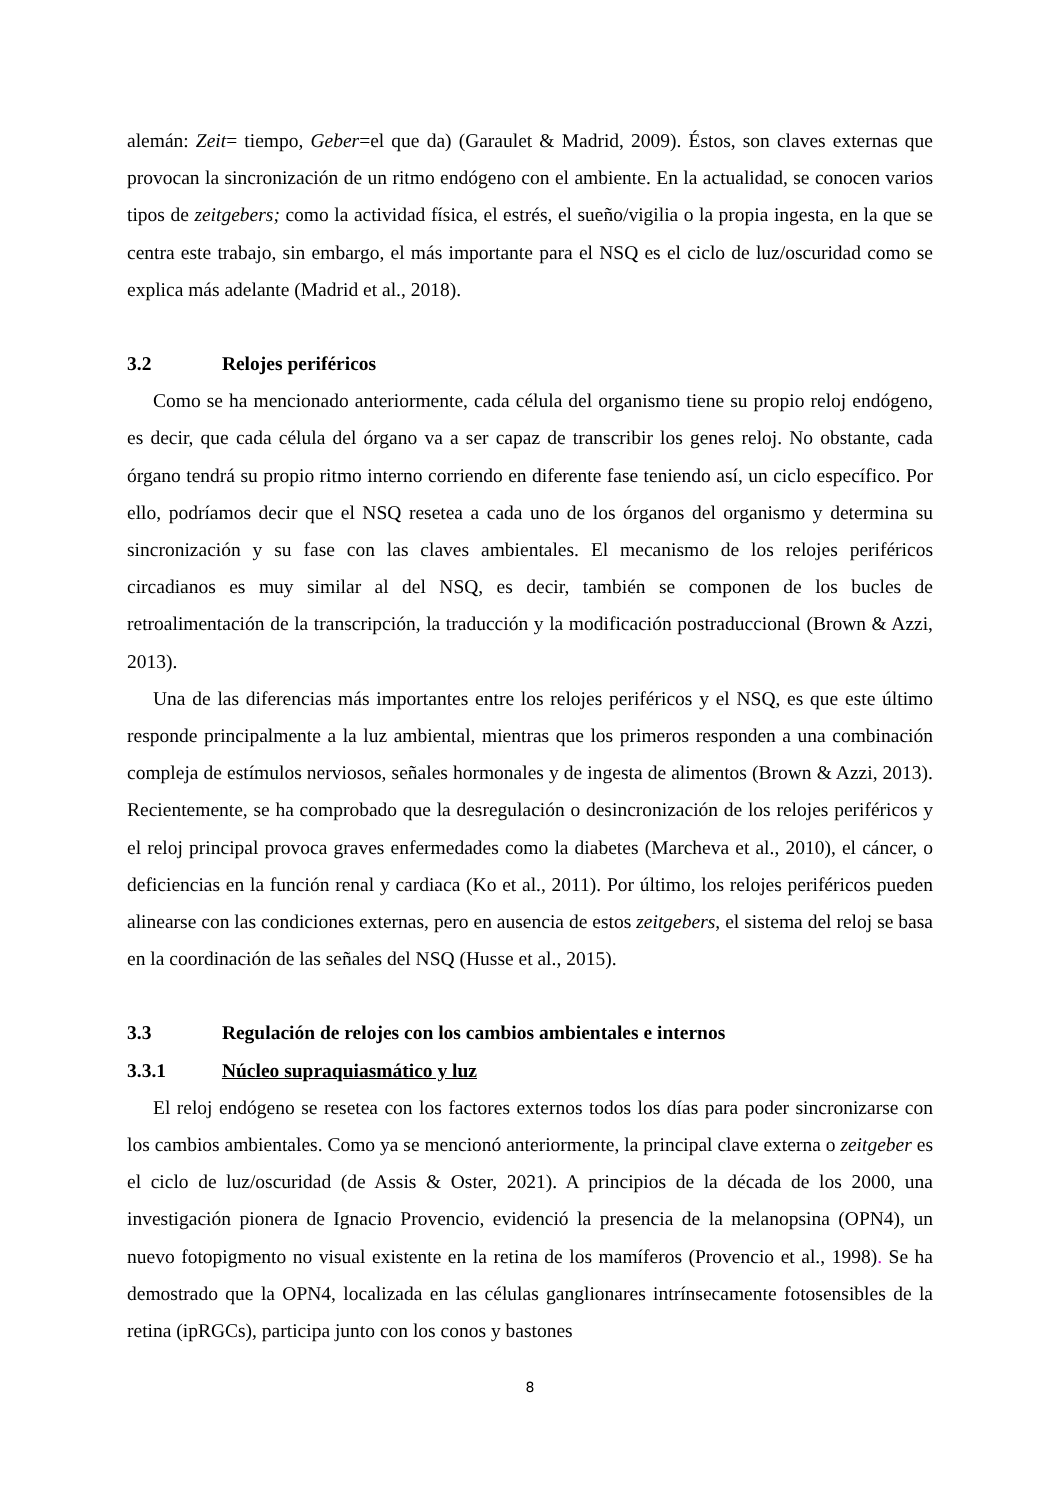alemán: Zeit= tiempo, Geber=el que da) (Garaulet & Madrid, 2009). Éstos, son claves externas que provocan la sincronización de un ritmo endógeno con el ambiente. En la actualidad, se conocen varios tipos de zeitgebers; como la actividad física, el estrés, el sueño/vigilia o la propia ingesta, en la que se centra este trabajo, sin embargo, el más importante para el NSQ es el ciclo de luz/oscuridad como se explica más adelante (Madrid et al., 2018).
3.2 Relojes periféricos
Como se ha mencionado anteriormente, cada célula del organismo tiene su propio reloj endógeno, es decir, que cada célula del órgano va a ser capaz de transcribir los genes reloj. No obstante, cada órgano tendrá su propio ritmo interno corriendo en diferente fase teniendo así, un ciclo específico. Por ello, podríamos decir que el NSQ resetea a cada uno de los órganos del organismo y determina su sincronización y su fase con las claves ambientales. El mecanismo de los relojes periféricos circadianos es muy similar al del NSQ, es decir, también se componen de los bucles de retroalimentación de la transcripción, la traducción y la modificación postraduccional (Brown & Azzi, 2013).
Una de las diferencias más importantes entre los relojes periféricos y el NSQ, es que este último responde principalmente a la luz ambiental, mientras que los primeros responden a una combinación compleja de estímulos nerviosos, señales hormonales y de ingesta de alimentos (Brown & Azzi, 2013). Recientemente, se ha comprobado que la desregulación o desincronización de los relojes periféricos y el reloj principal provoca graves enfermedades como la diabetes (Marcheva et al., 2010), el cáncer, o deficiencias en la función renal y cardiaca (Ko et al., 2011). Por último, los relojes periféricos pueden alinearse con las condiciones externas, pero en ausencia de estos zeitgebers, el sistema del reloj se basa en la coordinación de las señales del NSQ (Husse et al., 2015).
3.3 Regulación de relojes con los cambios ambientales e internos
3.3.1 Núcleo supraquiasmático y luz
El reloj endógeno se resetea con los factores externos todos los días para poder sincronizarse con los cambios ambientales. Como ya se mencionó anteriormente, la principal clave externa o zeitgeber es el ciclo de luz/oscuridad (de Assis & Oster, 2021). A principios de la década de los 2000, una investigación pionera de Ignacio Provencio, evidenció la presencia de la melanopsina (OPN4), un nuevo fotopigmento no visual existente en la retina de los mamíferos (Provencio et al., 1998). Se ha demostrado que la OPN4, localizada en las células ganglionares intrínsecamente fotosensibles de la retina (ipRGCs), participa junto con los conos y bastones
8